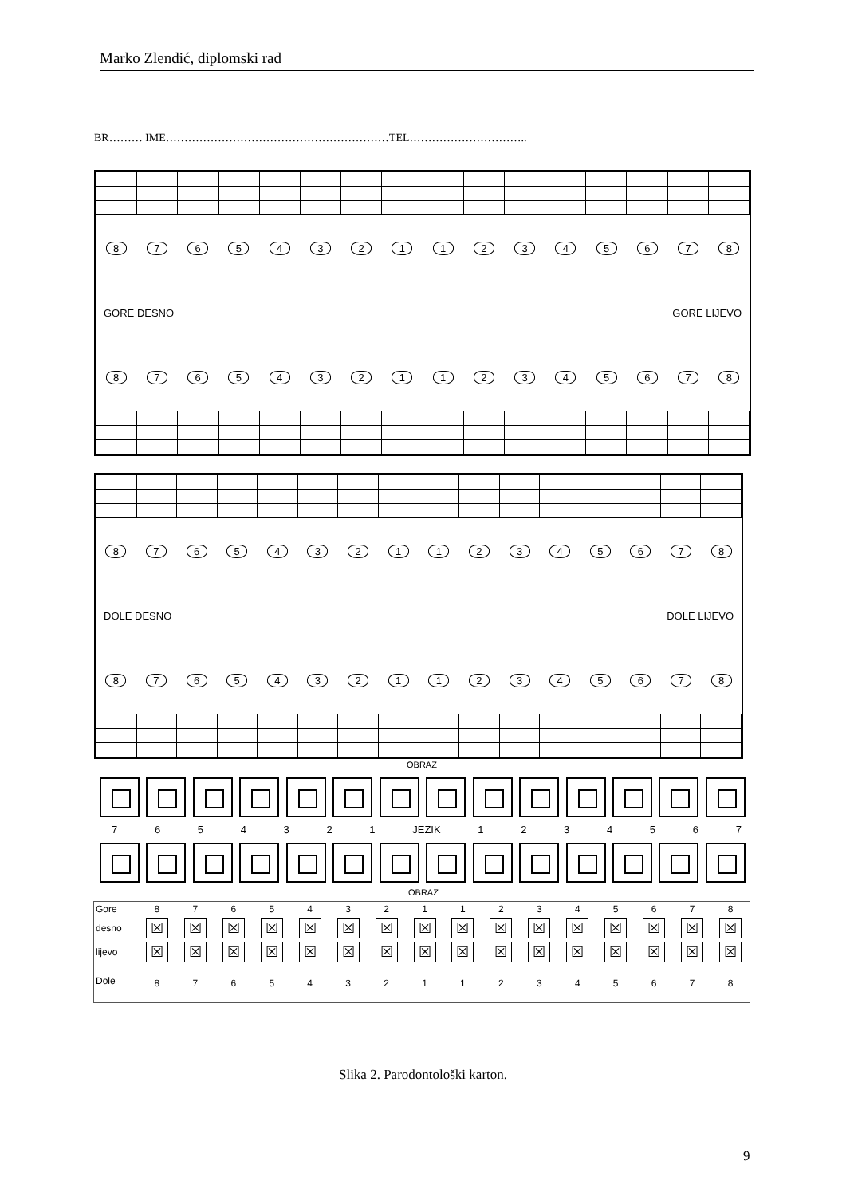Marko Zlendić, diplomski rad
BR……… IME……………………………………………………TEL…………………………..
8765432112345678
GORE DESNO GORE LIJEVO
8765432112345678
8765432112345678
DOLE DESNO DOLE LIJEVO
8765432112345678
OBRAZ
7 6 5 4 3 2 1 JEZIK 1 2 3 4 5 6 7
OBRAZ
| Gore | 8 | 7 | 6 | 5 | 4 | 3 | 2 | 1 | 1 | 2 | 3 | 4 | 5 | 6 | 7 | 8 |
| desno | ☒ | ☒ | ☒ | ☒ | ☒ | ☒ | ☒ | ☒ | ☒ | ☒ | ☒ | ☒ | ☒ | ☒ | ☒ | ☒ |
| lijevo | ☒ | ☒ | ☒ | ☒ | ☒ | ☒ | ☒ | ☒ | ☒ | ☒ | ☒ | ☒ | ☒ | ☒ | ☒ | ☒ |
| Dole | 8 | 7 | 6 | 5 | 4 | 3 | 2 | 1 | 1 | 2 | 3 | 4 | 5 | 6 | 7 | 8 |
Slika 2. Parodontološki karton.
9